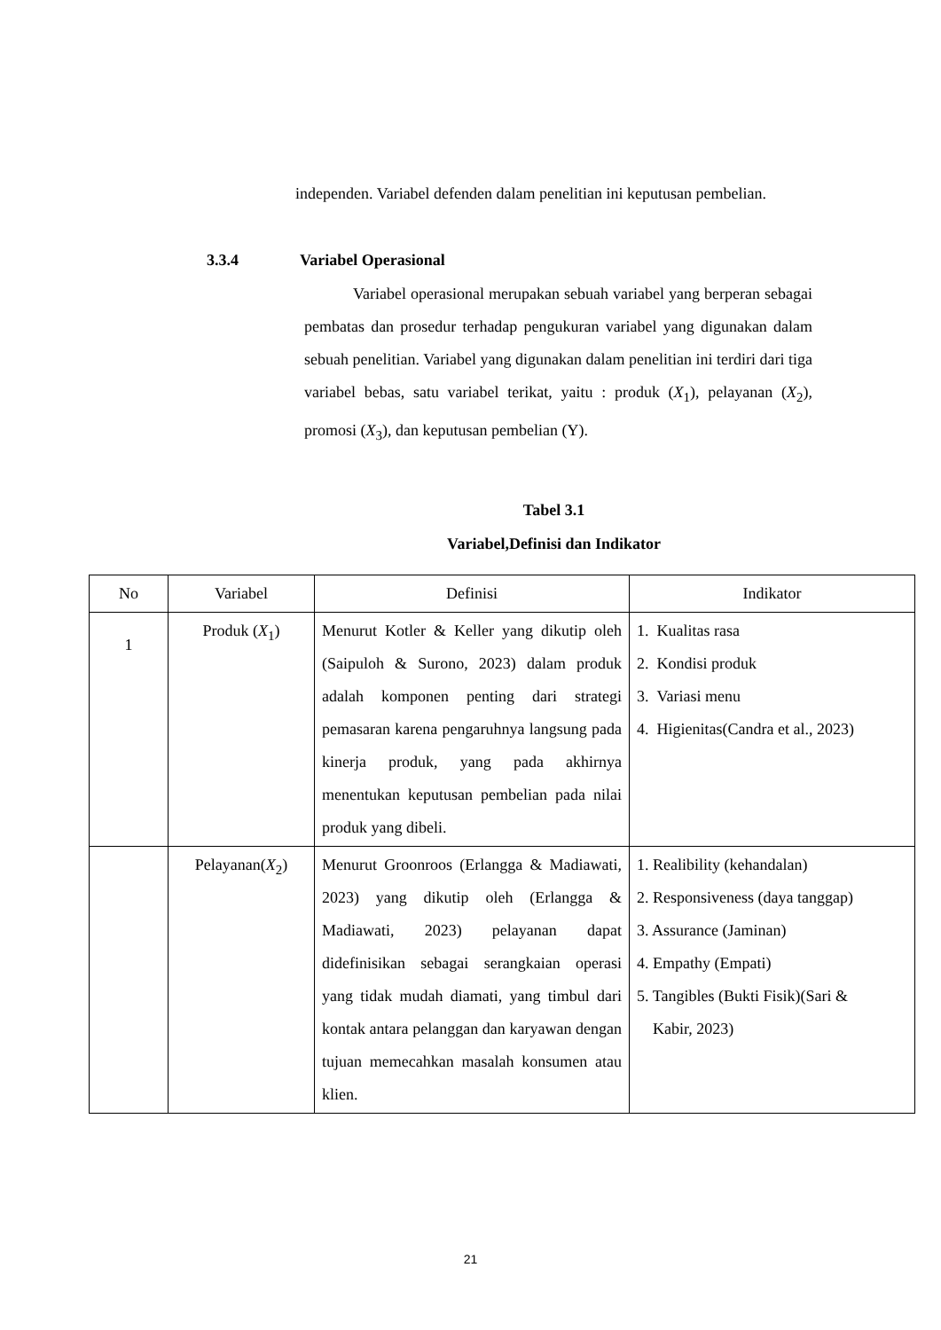independen. Variabel defenden dalam penelitian ini keputusan pembelian.
3.3.4 Variabel Operasional
Variabel operasional merupakan sebuah variabel yang berperan sebagai pembatas dan prosedur terhadap pengukuran variabel yang digunakan dalam sebuah penelitian. Variabel yang digunakan dalam penelitian ini terdiri dari tiga variabel bebas, satu variabel terikat, yaitu : produk (X<sub>1</sub>), pelayanan (X<sub>2</sub>), promosi (X<sub>3</sub>), dan keputusan pembelian (Y).
Tabel 3.1
Variabel,Definisi dan Indikator
| No | Variabel | Definisi | Indikator |
| --- | --- | --- | --- |
| 1 | Produk ( X<sub>1</sub>) | Menurut Kotler & Keller yang dikutip oleh (Saipuloh & Surono, 2023) dalam produk adalah komponen penting dari strategi pemasaran karena pengaruhnya langsung pada kinerja produk, yang pada akhirnya menentukan keputusan pembelian pada nilai produk yang dibeli. | 1. Kualitas rasa 2. Kondisi produk 3. Variasi menu 4. Higienitas(Candra et al., 2023) |
| | Pelayanan( X<sub>2</sub>) | Menurut Groonroos (Erlangga & Madiawati, 2023) yang dikutip oleh (Erlangga & Madiawati, 2023) pelayanan dapat didefinisikan sebagai serangkaian operasi yang tidak mudah diamati, yang timbul dari kontak antara pelanggan dan karyawan dengan tujuan memecahkan masalah konsumen atau klien. | 1. Realibility (kehandalan) 2. Responsiveness (daya tanggap) 3. Assurance (Jaminan) 4. Empathy (Empati) 5. Tangibles (Bukti Fisik)(Sari & Kabir, 2023) |
21